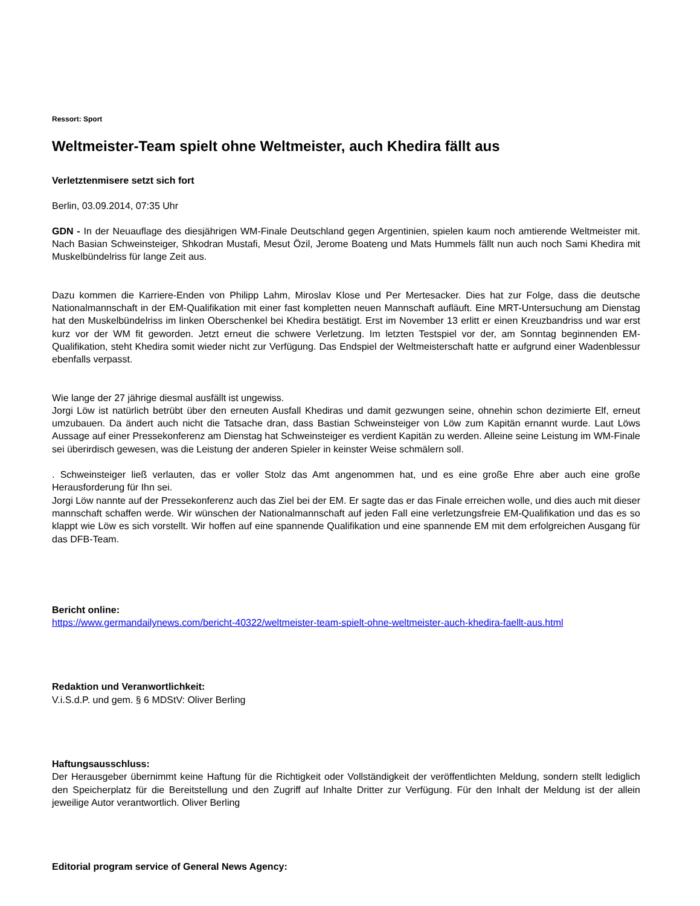Ressort: Sport
Weltmeister-Team spielt ohne Weltmeister, auch Khedira fällt aus
Verletztenmisere setzt sich fort
Berlin, 03.09.2014, 07:35 Uhr
GDN - In der Neuauflage des diesjährigen WM-Finale Deutschland gegen Argentinien, spielen kaum noch amtierende Weltmeister mit. Nach Basian Schweinsteiger, Shkodran Mustafi, Mesut Özil, Jerome Boateng und Mats Hummels fällt nun auch noch Sami Khedira mit Muskelbündelriss für lange Zeit aus.
Dazu kommen die Karriere-Enden von Philipp Lahm, Miroslav Klose und Per Mertesacker. Dies hat zur Folge, dass die deutsche Nationalmannschaft in der EM-Qualifikation mit einer fast kompletten neuen Mannschaft aufläuft. Eine MRT-Untersuchung am Dienstag hat den Muskelbündelriss im linken Oberschenkel bei Khedira bestätigt. Erst im November 13 erlitt er einen Kreuzbandriss und war erst kurz vor der WM fit geworden. Jetzt erneut die schwere Verletzung. Im letzten Testspiel vor der, am Sonntag beginnenden EM-Qualifikation, steht Khedira somit wieder nicht zur Verfügung. Das Endspiel der Weltmeisterschaft hatte er aufgrund einer Wadenblessur ebenfalls verpasst.
Wie lange der 27 jährige diesmal ausfällt ist ungewiss.
Jorgi Löw ist natürlich betrübt über den erneuten Ausfall Khediras und damit gezwungen seine, ohnehin schon dezimierte Elf, erneut umzubauen. Da ändert auch nicht die Tatsache dran, dass Bastian Schweinsteiger von Löw zum Kapitän ernannt wurde. Laut Löws Aussage auf einer Pressekonferenz am Dienstag hat Schweinsteiger es verdient Kapitän zu werden. Alleine seine Leistung im WM-Finale sei überirdisch gewesen, was die Leistung der anderen Spieler in keinster Weise schmälern soll.
. Schweinsteiger ließ verlauten, das er voller Stolz das Amt angenommen hat, und es eine große Ehre aber auch eine große Herausforderung für Ihn sei.
Jorgi Löw nannte auf der Pressekonferenz auch das Ziel bei der EM. Er sagte das er das Finale erreichen wolle, und dies auch mit dieser mannschaft schaffen werde. Wir wünschen der Nationalmannschaft auf jeden Fall eine verletzungsfreie EM-Qualifikation und das es so klappt wie Löw es sich vorstellt. Wir hoffen auf eine spannende Qualifikation und eine spannende EM mit dem erfolgreichen Ausgang für das DFB-Team.
Bericht online:
https://www.germandailynews.com/bericht-40322/weltmeister-team-spielt-ohne-weltmeister-auch-khedira-faellt-aus.html
Redaktion und Veranwortlichkeit:
V.i.S.d.P. und gem. § 6 MDStV: Oliver Berling
Haftungsausschluss:
Der Herausgeber übernimmt keine Haftung für die Richtigkeit oder Vollständigkeit der veröffentlichten Meldung, sondern stellt lediglich den Speicherplatz für die Bereitstellung und den Zugriff auf Inhalte Dritter zur Verfügung. Für den Inhalt der Meldung ist der allein jeweilige Autor verantwortlich. Oliver Berling
Editorial program service of General News Agency: